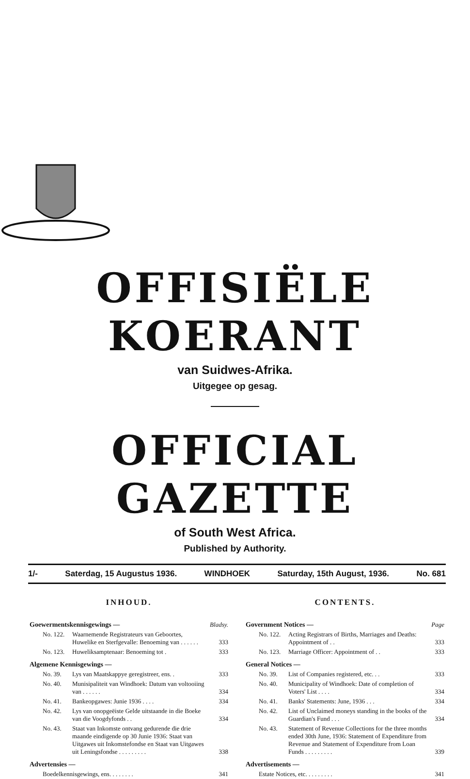OFFISIËLE KOERANT
van Suidwes-Afrika.
Uitgegee op gesag.
OFFICIAL GAZETTE
of South West Africa.
Published by Authority.
1/- Saterdag, 15 Augustus 1936. WINDHOEK Saturday, 15th August, 1936. No. 681
INHOUD.
| Goewermentskennisgewings — | | Bladsy. |
| No. 122. | Waarnemende Registrateurs van Geboortes, Huwelike en Sterfgevalle: Benoeming van . . . . . . | 333 |
| No. 123. | Huweliksamptenaar: Benoeming tot . | 333 |
| Algemene Kennisgewings — | | |
| No. 39. | Lys van Maatskappye geregistreer, ens. . | 333 |
| No. 40. | Munisipaliteit van Windhoek: Datum van voltooiing van . . . . . . | 334 |
| No. 41. | Bankeopgawes: Junie 1936 . . . . | 334 |
| No. 42. | Lys van onopgeëiste Gelde uitstaande in die Boeke van die Voogdyfonds . . | 334 |
| No. 43. | Staat van Inkomste ontvang gedurende die drie maande eindigende op 30 Junie 1936: Staat van Uitgawes uit Inkomstefondse en Staat van Uitgawes uit Leningsfondse . . . . . . . . . | 338 |
| Advertensies — | | |
| Boedelkennisgewings, ens. . . . . . . . | | 341 |
CONTENTS.
| Government Notices — | | Page |
| No. 122. | Acting Registrars of Births, Marriages and Deaths: Appointment of . . | 333 |
| No. 123. | Marriage Officer: Appointment of . . | 333 |
| General Notices — | | |
| No. 39. | List of Companies registered, etc. . . | 333 |
| No. 40. | Municipality of Windhoek: Date of completion of Voters' List . . . . | 334 |
| No. 41. | Banks' Statements: June, 1936 . . . | 334 |
| No. 42. | List of Unclaimed moneys standing in the books of the Guardian's Fund . . . | 334 |
| No. 43. | Statement of Revenue Collections for the three months ended 30th June, 1936: Statement of Expenditure from Revenue and Statement of Expenditure from Loan Funds . . . . . . . . . | 339 |
| Advertisements — | | |
| Estate Notices, etc. . . . . . . . . | | 341 |